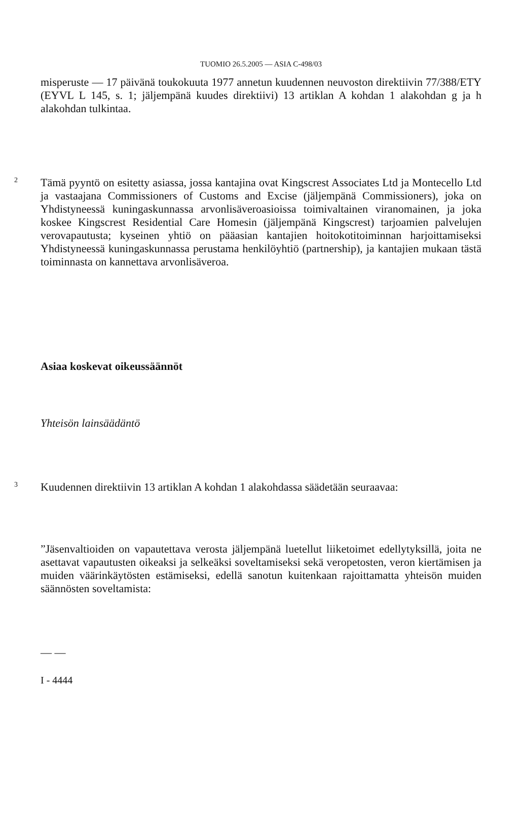TUOMIO 26.5.2005 — ASIA C-498/03
misperuste — 17 päivänä toukokuuta 1977 annetun kuudennen neuvoston direktiivin 77/388/ETY (EYVL L 145, s. 1; jäljempänä kuudes direktiivi) 13 artiklan A kohdan 1 alakohdan g ja h alakohdan tulkintaa.
2
Tämä pyyntö on esitetty asiassa, jossa kantajina ovat Kingscrest Associates Ltd ja Montecello Ltd ja vastaajana Commissioners of Customs and Excise (jäljempänä Commissioners), joka on Yhdistyneessä kuningaskunnassa arvonlisäveroasioissa toimivaltainen viranomainen, ja joka koskee Kingscrest Residential Care Homesin (jäljempänä Kingscrest) tarjoamien palvelujen verovapautusta; kyseinen yhtiö on pääasian kantajien hoitokotitoiminnan harjoittamiseksi Yhdistyneessä kuningaskunnassa perustama henkilöyhtiö (partnership), ja kantajien mukaan tästä toiminnasta on kannettava arvonlisäveroa.
Asiaa koskevat oikeussäännöt
Yhteisön lainsäädäntö
3
Kuudennen direktiivin 13 artiklan A kohdan 1 alakohdassa säädetään seuraavaa:
”Jäsenvaltioiden on vapautettava verosta jäljempänä luetellut liiketoimet edellytyksillä, joita ne asettavat vapautusten oikeaksi ja selkeäksi soveltamiseksi sekä veropetosten, veron kiertämisen ja muiden väärinkäytösten estämiseksi, edellä sanotun kuitenkaan rajoittamatta yhteisön muiden säännösten soveltamista:
— —
I - 4444